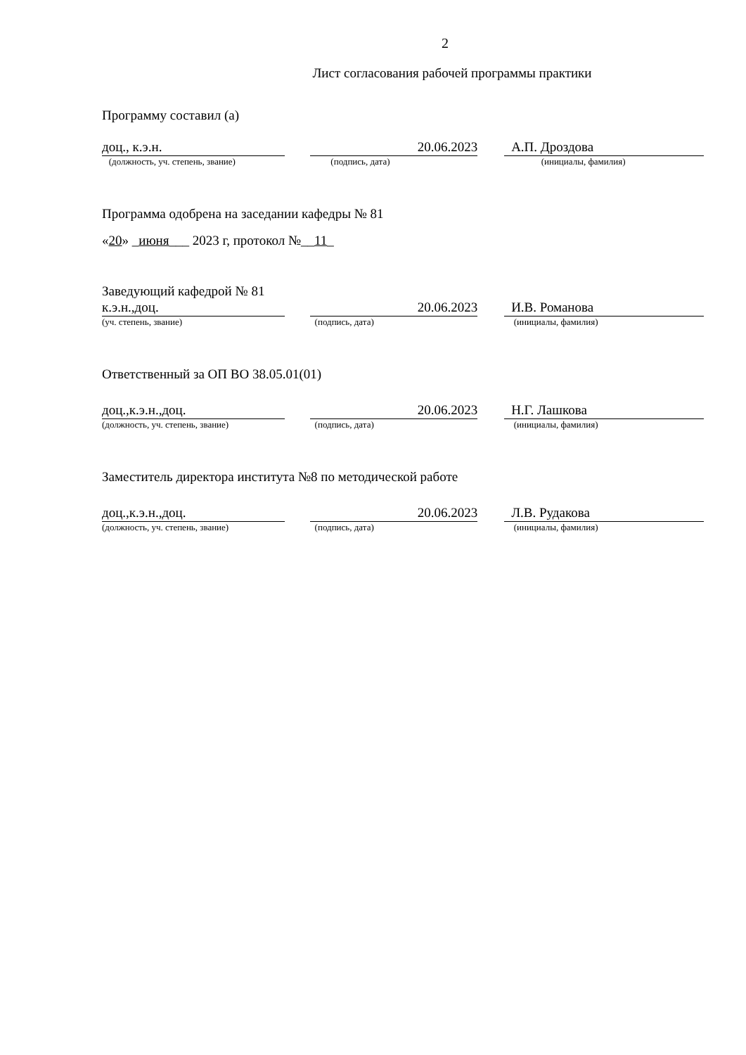2
Лист согласования рабочей программы практики
Программу составил (а)
доц., к.э.н. 20.06.2023 А.П. Дроздова
(должность, уч. степень, звание) (подпись, дата) (инициалы, фамилия)
Программа одобрена на заседании кафедры № 81
«20» _июня___ 2023 г, протокол №__11_
Заведующий кафедрой № 81
к.э.н.,доц. 20.06.2023 И.В. Романова
(уч. степень, звание) (подпись, дата) (инициалы, фамилия)
Ответственный за ОП ВО 38.05.01(01)
доц.,к.э.н.,доц. 20.06.2023 Н.Г. Лашкова
(должность, уч. степень, звание) (подпись, дата) (инициалы, фамилия)
Заместитель директора института №8 по методической работе
доц.,к.э.н.,доц. 20.06.2023 Л.В. Рудакова
(должность, уч. степень, звание) (подпись, дата) (инициалы, фамилия)